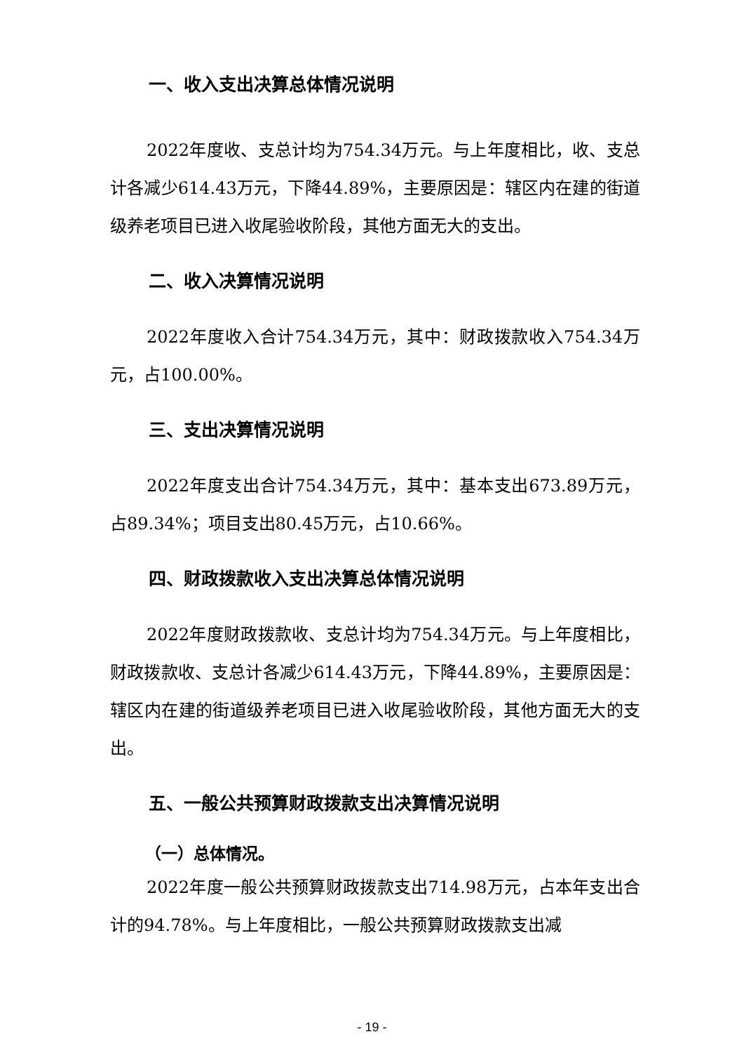一、收入支出决算总体情况说明
2022年度收、支总计均为754.34万元。与上年度相比，收、支总计各减少614.43万元，下降44.89%，主要原因是：辖区内在建的街道级养老项目已进入收尾验收阶段，其他方面无大的支出。
二、收入决算情况说明
2022年度收入合计754.34万元，其中：财政拨款收入754.34万元，占100.00%。
三、支出决算情况说明
2022年度支出合计754.34万元，其中：基本支出673.89万元，占89.34%；项目支出80.45万元，占10.66%。
四、财政拨款收入支出决算总体情况说明
2022年度财政拨款收、支总计均为754.34万元。与上年度相比，财政拨款收、支总计各减少614.43万元，下降44.89%，主要原因是：辖区内在建的街道级养老项目已进入收尾验收阶段，其他方面无大的支出。
五、一般公共预算财政拨款支出决算情况说明
（一）总体情况。
2022年度一般公共预算财政拨款支出714.98万元，占本年支出合计的94.78%。与上年度相比，一般公共预算财政拨款支出减
- 19 -